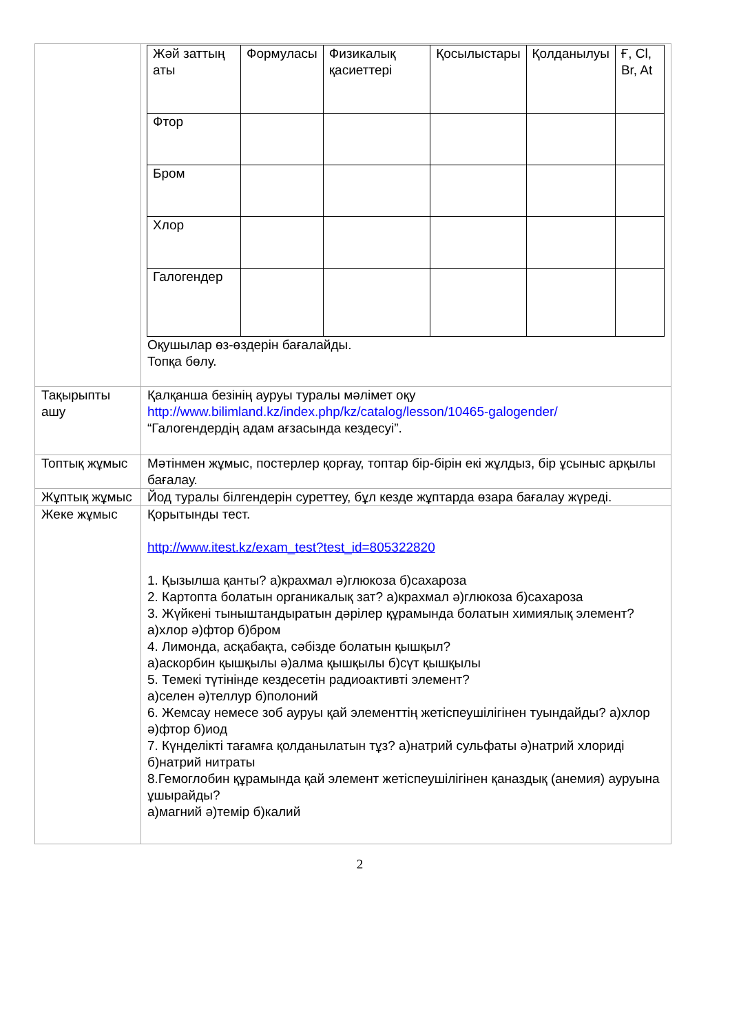| | / Жәй заттың аты / Формуласы / Физикалық қасиеттері / Қосылыстары / Қолданылуы / Ғ, Cl, Br, At / / Фтор / / / / / / / Бром / / / / / / / Хлор / / / / / / / Галогендер / / / / / / Оқушылар өз-өздерін бағалайды. Топқа бөлу. |
| Тақырыпты ашу | Қалқанша безінің ауруы туралы мәлімет оқу http://www.bilimland.kz/index.php/kz/catalog/lesson/10465-galogender/ “Галогендердің адам ағзасында кездесуі”. |
| Топтық жұмыс | Мәтінмен жұмыс, постерлер қорғау, топтар бір-бірін екі жұлдыз, бір ұсыныс арқылы бағалау. |
| Жұптық жұмыс | Йод туралы білгендерін суреттеу, бұл кезде жұптарда өзара бағалау жүреді. |
| Жеке жұмыс | Қорытынды тест. http://www.itest.kz/exam_test?test_id=805322820 1. Қызылша қанты? а)крахмал ә)глюкоза б)сахароза 2. Картопта болатын органикалық зат? а)крахмал ә)глюкоза б)сахароза 3. Жүйкені тыныштандыратын дәрілер құрамында болатын химиялық элемент? а)хлор ә)фтор б)бром 4. Лимонда, асқабақта, сәбізде болатын қышқыл? а)аскорбин қышқылы ә)алма қышқылы б)сүт қышқылы 5. Темекі түтінінде кездесетін радиоактивті элемент? а)селен ә)теллур б)полоний 6. Жемсау немесе зоб ауруы қай элементтің жетіспеушілігінен туындайды? а)хлор ә)фтор б)иод 7. Күнделікті тағамға қолданылатын тұз? а)натрий сульфаты ә)натрий хлориді б)натрий нитраты 8.Гемоглобин құрамында қай элемент жетіспеушілігінен қаназдық (анемия) ауруына ұшырайды? а)магний ә)темір б)калий |
2